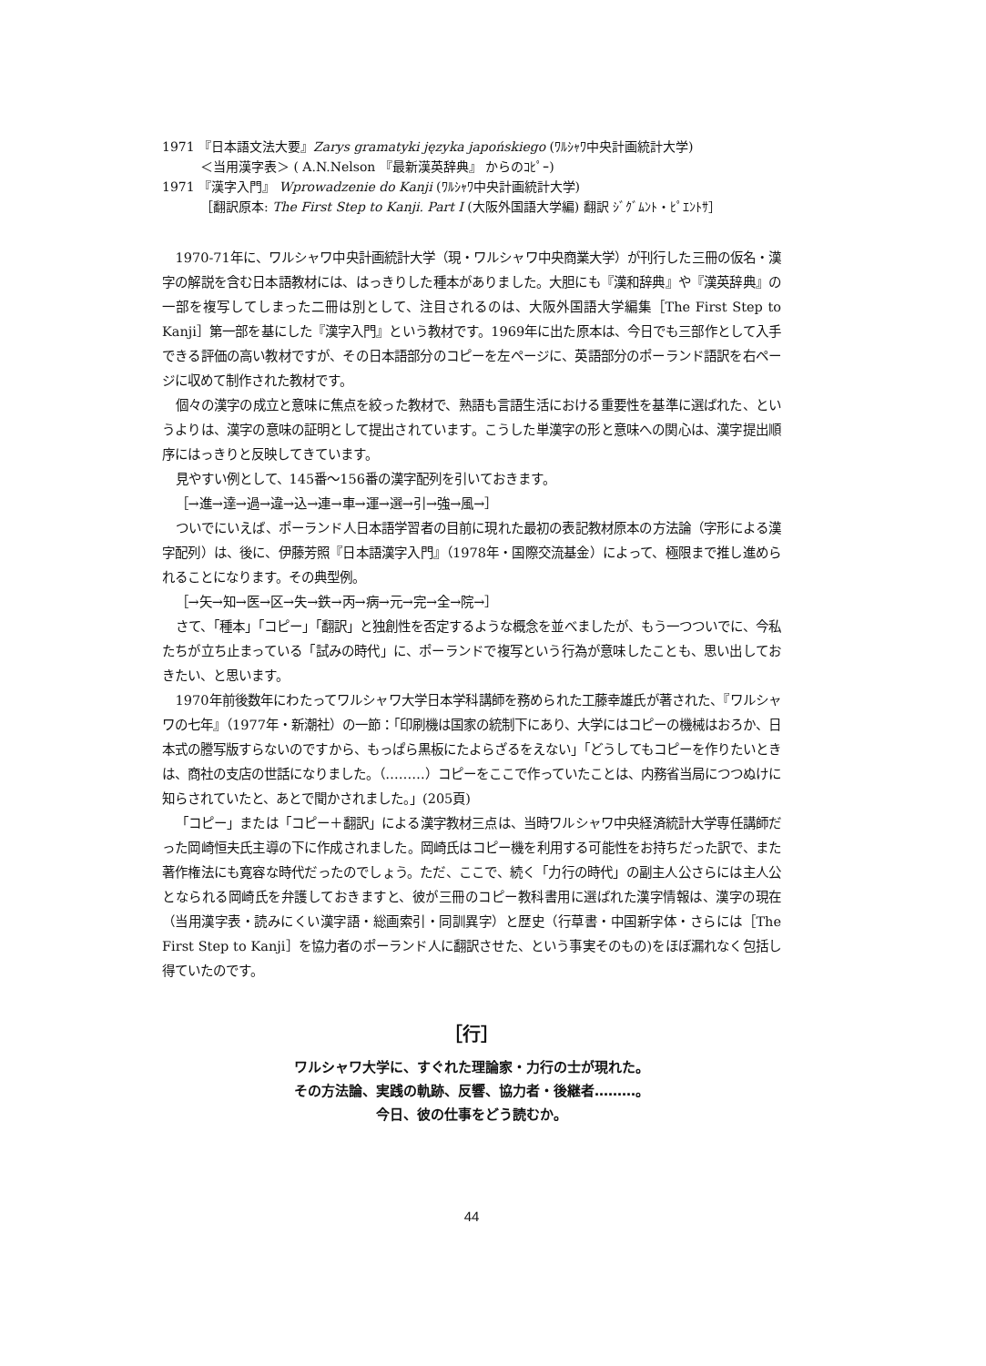1971 『日本語文法大要』Zarys gramatyki języka japońskiego (ﾜﾙｼｬﾜ中央計画統計大学)
＜当用漢字表＞ ( A.N.Nelson 『最新漢英辞典』 からのｺﾋﾟｰ)
1971 『漢字入門』 Wprowadzenie do Kanji (ﾜﾙｼｬﾜ中央計画統計大学)
［翻訳原本: The First Step to Kanji. Part I (大阪外国語大学編) 翻訳 ｼﾞｸﾞﾑﾝﾄ・ﾋﾟｴﾝﾄｻ］
1970-71年に、ワルシャワ中央計画統計大学（現・ワルシャワ中央商業大学）が刊行した三冊の仮名・漢字の解説を含む日本語教材には、はっきりした種本がありました。大胆にも『漢和辞典』や『漢英辞典』の一部を複写してしまった二冊は別として、注目されるのは、大阪外国語大学編集［The First Step to Kanji］第一部を基にした『漢字入門』という教材です。1969年に出た原本は、今日でも三部作として入手できる評価の高い教材ですが、その日本語部分のコピーを左ページに、英語部分のポーランド語訳を右ページに収めて制作された教材です。
個々の漢字の成立と意味に焦点を絞った教材で、熟語も言語生活における重要性を基準に選ばれた、というよりは、漢字の意味の証明として提出されています。こうした単漢字の形と意味への関心は、漢字提出順序にはっきりと反映してきています。
見やすい例として、145番～156番の漢字配列を引いておきます。
［→進→達→過→違→込→連→車→運→選→引→強→風→］
ついでにいえば、ポーランド人日本語学習者の目前に現れた最初の表記教材原本の方法論（字形による漢字配列）は、後に、伊藤芳照『日本語漢字入門』（1978年・国際交流基金）によって、極限まで推し進められることになります。その典型例。
［→矢→知→医→区→失→鉄→丙→病→元→完→全→院→］
さて、「種本」「コピー」「翻訳」と独創性を否定するような概念を並べましたが、もう一つついでに、今私たちが立ち止まっている「試みの時代」に、ポーランドで複写という行為が意味したことも、思い出しておきたい、と思います。
1970年前後数年にわたってワルシャワ大学日本学科講師を務められた工藤幸雄氏が著された、『ワルシャワの七年』（1977年・新潮社）の一節：「印刷機は国家の統制下にあり、大学にはコピーの機械はおろか、日本式の謄写版すらないのですから、もっぱら黒板にたよらざるをえない」「どうしてもコピーを作りたいときは、商社の支店の世話になりました。（………）コピーをここで作っていたことは、内務省当局につつぬけに知らされていたと、あとで聞かされました。」(205頁)
「コピー」または「コピー＋翻訳」による漢字教材三点は、当時ワルシャワ中央経済統計大学専任講師だった岡崎恒夫氏主導の下に作成されました。岡崎氏はコピー機を利用する可能性をお持ちだった訳で、また著作権法にも寛容な時代だったのでしょう。ただ、ここで、続く「力行の時代」の副主人公さらには主人公となられる岡崎氏を弁護しておきますと、彼が三冊のコピー教科書用に選ばれた漢字情報は、漢字の現在（当用漢字表・読みにくい漢字語・総画索引・同訓異字）と歴史（行草書・中国新字体・さらには［The First Step to Kanji］を協力者のポーランド人に翻訳させた、という事実そのもの)をほぼ漏れなく包括し得ていたのです。
［行］
ワルシャワ大学に、すぐれた理論家・力行の士が現れた。
その方法論、実践の軌跡、反響、協力者・後継者………。
今日、彼の仕事をどう読むか。
44